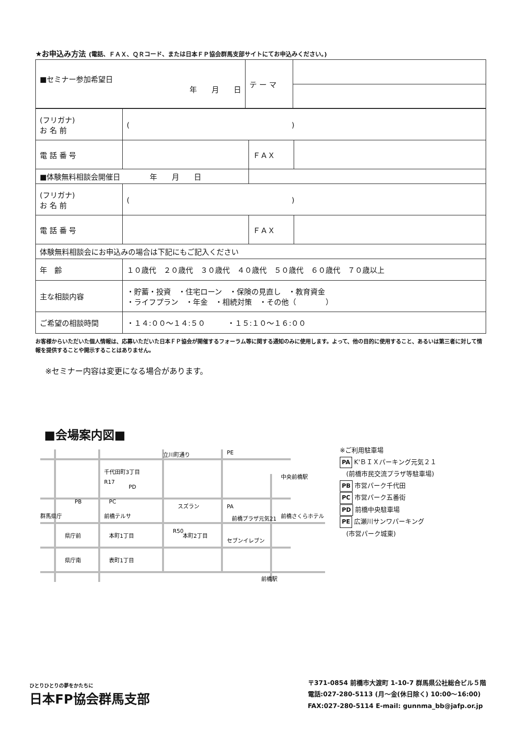★お申込み方法 (電話、ＦＡＸ、ＱＲコード、または日本ＦＰ協会群馬支部サイトにてお申込みください。)
| ■セミナー参加希望日 年 月 日 | テ ー マ | |
| (フリガナ) お 名 前 | ( ) | | |
| 電 話 番 号 | | ＦＡＸ | |
| ■体験無料相談会開催日 年 月 日 | | | |
| (フリガナ) お 名 前 | ( ) | | |
| 電 話 番 号 | | ＦＡＸ | |
| 体験無料相談会にお申込みの場合は下記にもご記入ください | | | |
| 年 齢 | １０歳代 ２０歳代 ３０歳代 ４０歳代 ５０歳代 ６０歳代 ７０歳以上 | | |
| 主な相談内容 | ・貯蓄・投資 ・住宅ローン ・保険の見直し ・教育資金 ・ライフプラン ・年金 ・相続対策 ・その他（ ） | | |
| ご希望の相談時間 | ・１４:００～１４:５０ ・１５:１０～１６:００ | | |
お客様からいただいた個人情報は、応募いただいた日本ＦＰ協会が開催するフォーラム等に関する通知のみに使用します。よって、他の目的に使用すること、あるいは第三者に対して情報を提供することや開示することはありません。
※セミナー内容は変更になる場合があります。
■会場案内図■
立川町通り
千代田町3丁目
PE
PD
PB
PC
スズラン
PA
前橋テルサ
前橋プラザ元気21
前橋さくらホテル
中央前橋駅
R50
県庁前
本町1丁目
本町2丁目
セブンイレブン
県庁南
表町1丁目
前橋駅
群馬県庁
R17
※ご利用駐車場
PA K'ＢＩＸパーキング元気２１
　(前橋市民交流プラザ等駐車場)
PB 市営パーク千代田
PC 市営パーク五番街
PD 前橋中央駐車場
PE 広瀬川サンワパーキング
　(市営パーク城東)
ひとりひとりの夢をかたちに
日本FP協会群馬支部
〒371-0854 前橋市大渡町 1-10-7 群馬県公社総合ビル５階
電話:027-280-5113 (月～金(休日除く) 10:00～16:00)
FAX:027-280-5114 E-mail: gunnma_bb@jafp.or.jp